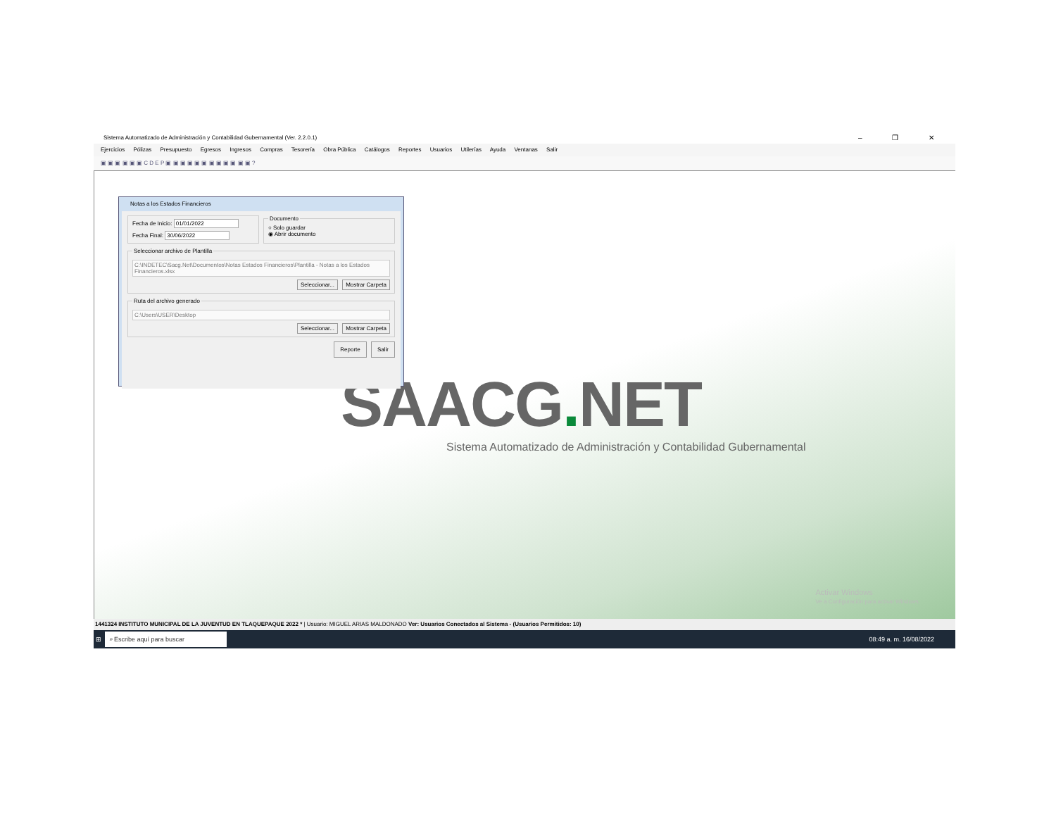Sistema Automatizado de Administración y Contabilidad Gubernamental (Ver. 2.2.0.1) – ❐ ✕
Ejercicios Pólizas Presupuesto Egresos Ingresos Compras Tesorería Obra Pública Catálogos Reportes Usuarios Utilerías Ayuda Ventanas Salir
▣ ▣ ▣ ▣ ▣ ▣ C D E P ▣ ▣ ▣ ▣ ▣ ▣ ▣ ▣ ▣ ▣ ▣ ▣ ?
SAACG. NET
Sistema Automatizado de Administración y Contabilidad Gubernamental
Activar Windows
Ve a Configuración para activar Windows.
Notas a los Estados Financieros
Fecha de Inicio: 01/01/2022
Fecha Final: 30/06/2022
Documento
○ Solo guardar
◉ Abrir documento
Seleccionar archivo de Plantilla
C:\INDETEC\Sacg.Net\Documentos\Notas Estados Financieros\Plantilla - Notas a los Estados Financieros.xlsx
Seleccionar... Mostrar Carpeta
Ruta del archivo generado
C:\Users\USER\Desktop
Seleccionar... Mostrar Carpeta
Reporte Salir
1441324 INSTITUTO MUNICIPAL DE LA JUVENTUD EN TLAQUEPAQUE 2022 * | Usuario: MIGUEL ARIAS MALDONADO Ver: Usuarios Conectados al Sistema - (Usuarios Permitidos: 10)
⊞ ⌕ Escribe aquí para buscar 08:49 a. m. 16/08/2022